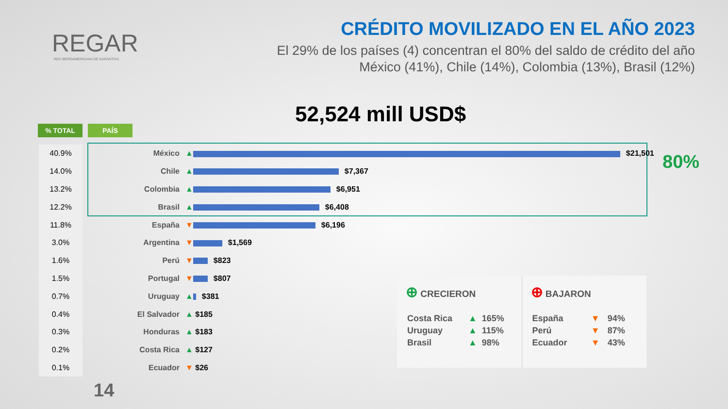REGAR
RED IBEROAMERICANA DE GARANTÍAS
CRÉDITO MOVILIZADO EN EL AÑO 2023
El 29% de los países (4) concentran el 80% del saldo de crédito del año
México (41%), Chile (14%), Colombia (13%), Brasil (12%)
52,524 mill USD$
% TOTAL PAÍS
80%
| 40.9% | México | ▲ $21,501 |
| 14.0% | Chile | ▲ $7,367 |
| 13.2% | Colombia | ▲ $6,951 |
| 12.2% | Brasil | ▲ $6,408 |
| 11.8% | España | ▼ $6,196 |
| 3.0% | Argentina | ▼ $1,569 |
| 1.6% | Perú | ▼ $823 |
| 1.5% | Portugal | ▼ $807 |
| 0.7% | Uruguay | ▲ $381 |
| 0.4% | El Salvador | ▲ $185 |
| 0.3% | Honduras | ▲ $183 |
| 0.2% | Costa Rica | ▲ $127 |
| 0.1% | Ecuador | ▼ $26 |
⊕ CRECIERON
| Costa Rica | ▲ | 165% |
| Uruguay | ▲ | 115% |
| Brasil | ▲ | 98% |
⊕ BAJARON
| España | ▼ | 94% |
| Perú | ▼ | 87% |
| Ecuador | ▼ | 43% |
14